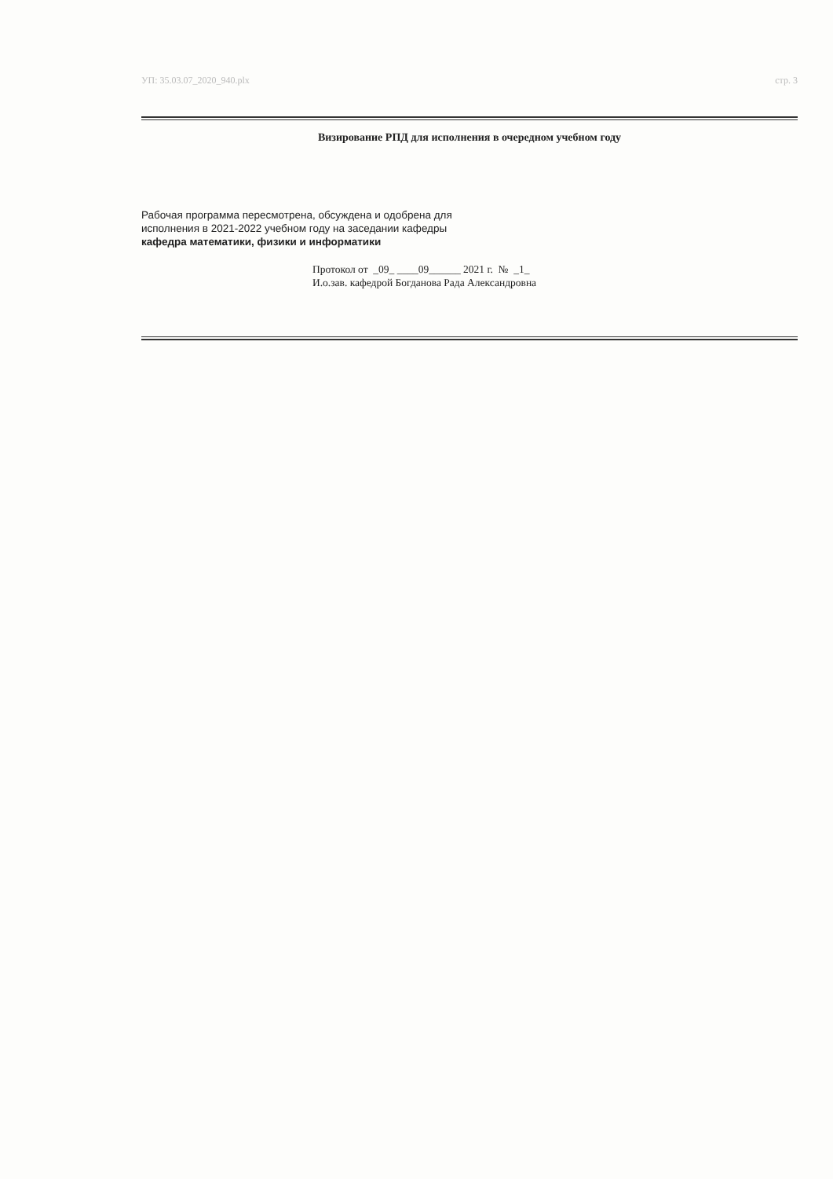УП: 35.03.07_2020_940.plx стр. 3
Визирование РПД для исполнения в очередном учебном году
Рабочая программа пересмотрена, обсуждена и одобрена для
исполнения в 2021-2022 учебном году на заседании кафедры
кафедра математики, физики и информатики
Протокол от _09_ ____09______ 2021 г. № _1_
И.о.зав. кафедрой Богданова Рада Александровна